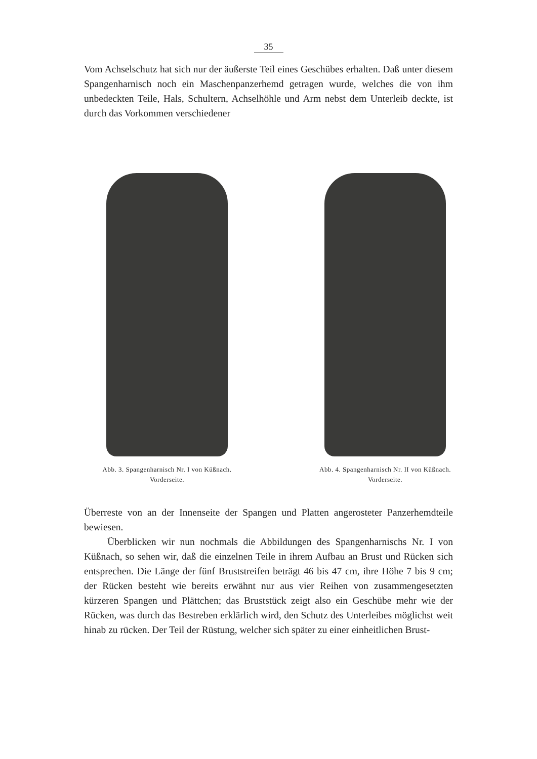35
Vom Achselschutz hat sich nur der äußerste Teil eines Geschübes erhalten. Daß unter diesem Spangenharnisch noch ein Maschenpanzerhemd getragen wurde, welches die von ihm unbedeckten Teile, Hals, Schultern, Achselhöhle und Arm nebst dem Unterleib deckte, ist durch das Vorkommen verschiedener
Abb. 3. Spangenharnisch Nr. I von Küßnach.
Vorderseite.
Abb. 4. Spangenharnisch Nr. II von Küßnach.
Vorderseite.
Überreste von an der Innenseite der Spangen und Platten angerosteter Panzerhemdteile bewiesen.
Überblicken wir nun nochmals die Abbildungen des Spangenharnischs Nr. I von Küßnach, so sehen wir, daß die einzelnen Teile in ihrem Aufbau an Brust und Rücken sich entsprechen. Die Länge der fünf Bruststreifen beträgt 46 bis 47 cm, ihre Höhe 7 bis 9 cm; der Rücken besteht wie bereits erwähnt nur aus vier Reihen von zusammengesetzten kürzeren Spangen und Plättchen; das Bruststück zeigt also ein Geschübe mehr wie der Rücken, was durch das Bestreben erklärlich wird, den Schutz des Unterleibes möglichst weit hinab zu rücken. Der Teil der Rüstung, welcher sich später zu einer einheitlichen Brust-